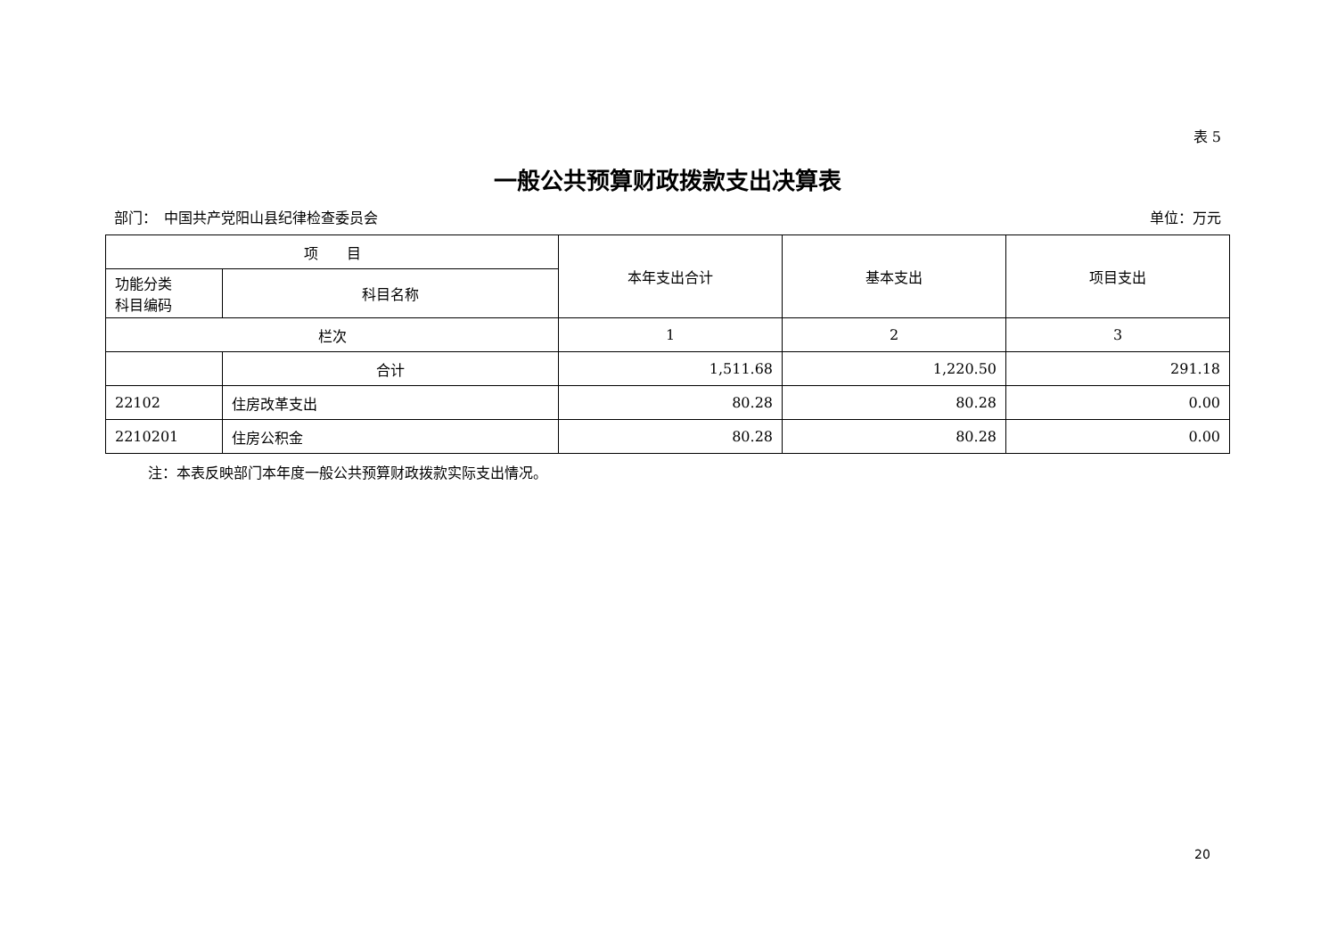表 5
一般公共预算财政拨款支出决算表
部门：　中国共产党阳山县纪律检查委员会 单位：万元
| 项 目 | | 本年支出合计 | 基本支出 | 项目支出 |
| --- | --- | --- | --- | --- |
| 功能分类 科目编码 | 科目名称 | | | |
| 栏次 | | 1 | 2 | 3 |
| | 合计 | 1,511.68 | 1,220.50 | 291.18 |
| 22102 | 住房改革支出 | 80.28 | 80.28 | 0.00 |
| 2210201 | 住房公积金 | 80.28 | 80.28 | 0.00 |
注：本表反映部门本年度一般公共预算财政拨款实际支出情况。
20